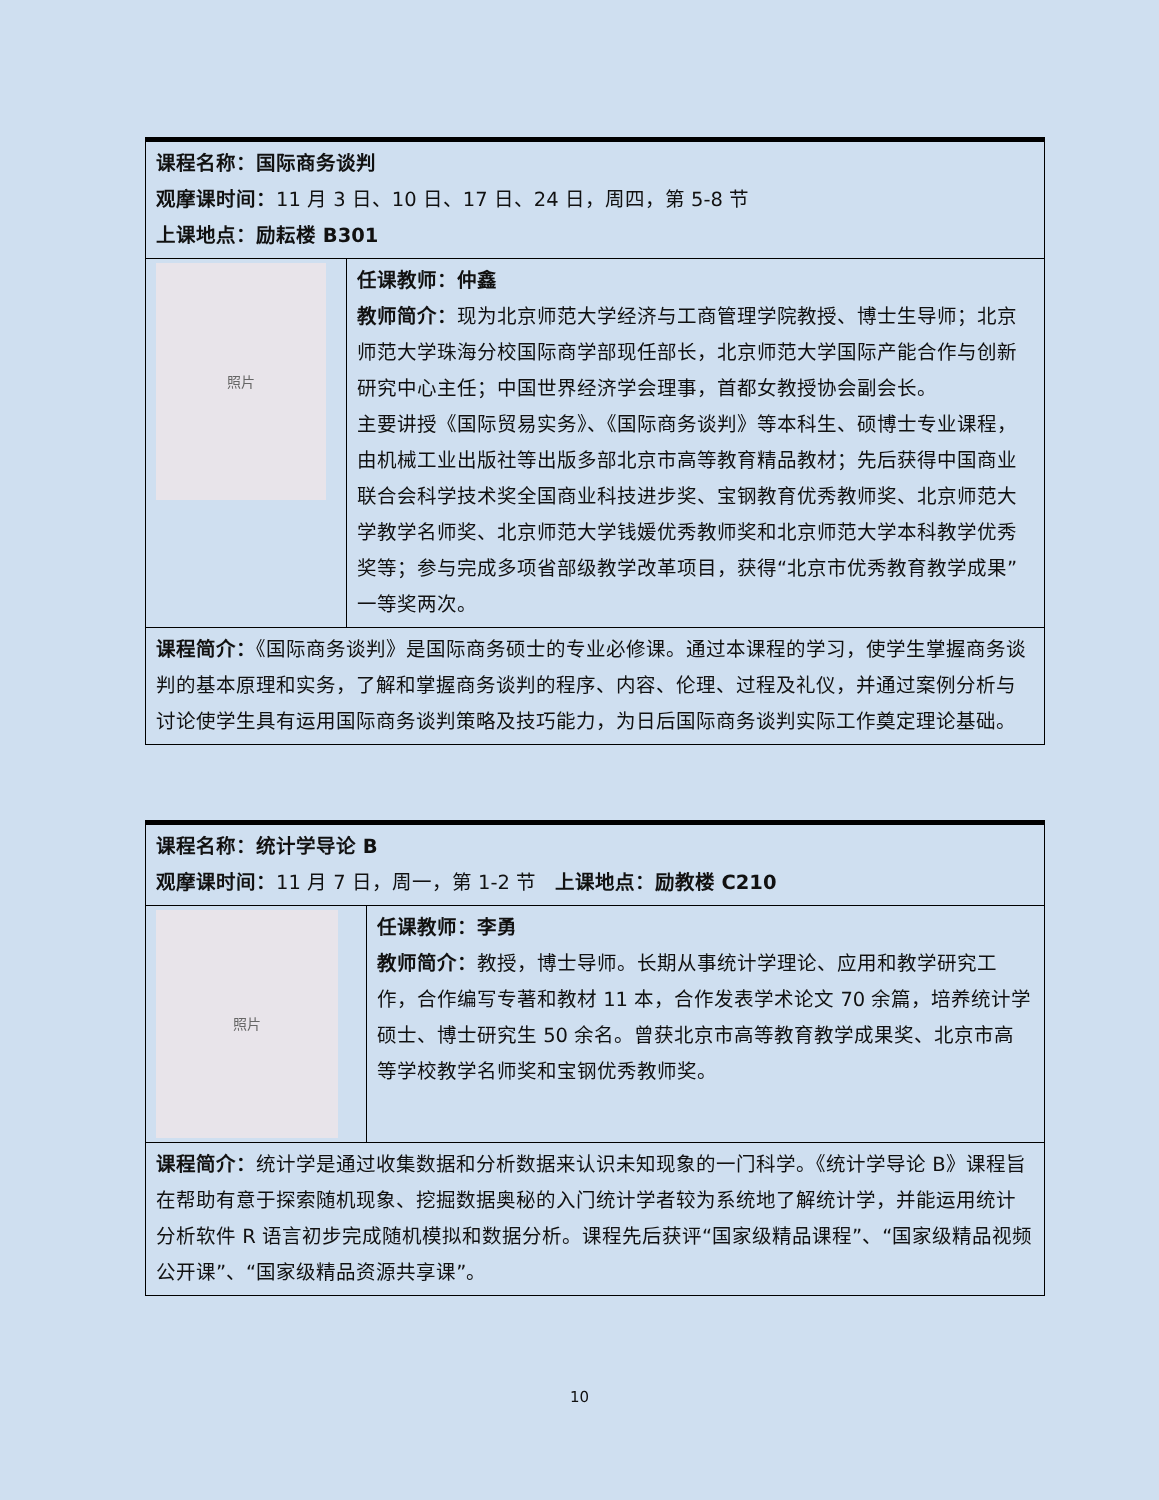| 课程名称：国际商务谈判 观摩课时间： 11 月 3 日、10 日、17 日、24 日，周四，第 5-8 节 上课地点：励耘楼 B301 | |
| 照片 | 任课教师：仲鑫 教师简介： 现为北京师范大学经济与工商管理学院教授、博士生导师；北京师范大学珠海分校国际商学部现任部长，北京师范大学国际产能合作与创新研究中心主任；中国世界经济学会理事，首都女教授协会副会长。 主要讲授《国际贸易实务》、《国际商务谈判》等本科生、硕博士专业课程，由机械工业出版社等出版多部北京市高等教育精品教材；先后获得中国商业联合会科学技术奖全国商业科技进步奖、宝钢教育优秀教师奖、北京师范大学教学名师奖、北京师范大学钱媛优秀教师奖和北京师范大学本科教学优秀奖等；参与完成多项省部级教学改革项目，获得“北京市优秀教育教学成果”一等奖两次。 |
| 课程简介： 《国际商务谈判》是国际商务硕士的专业必修课。通过本课程的学习，使学生掌握商务谈判的基本原理和实务，了解和掌握商务谈判的程序、内容、伦理、过程及礼仪，并通过案例分析与讨论使学生具有运用国际商务谈判策略及技巧能力，为日后国际商务谈判实际工作奠定理论基础。 | |
| 课程名称：统计学导论 B 观摩课时间： 11 月 7 日，周一，第 1-2 节 上课地点：励教楼 C210 | |
| 照片 | 任课教师：李勇 教师简介： 教授，博士导师。长期从事统计学理论、应用和教学研究工作，合作编写专著和教材 11 本，合作发表学术论文 70 余篇，培养统计学硕士、博士研究生 50 余名。曾获北京市高等教育教学成果奖、北京市高等学校教学名师奖和宝钢优秀教师奖。 |
| 课程简介： 统计学是通过收集数据和分析数据来认识未知现象的一门科学。《统计学导论 B》课程旨在帮助有意于探索随机现象、挖掘数据奥秘的入门统计学者较为系统地了解统计学，并能运用统计分析软件 R 语言初步完成随机模拟和数据分析。课程先后获评“国家级精品课程”、“国家级精品视频公开课”、“国家级精品资源共享课”。 | |
10